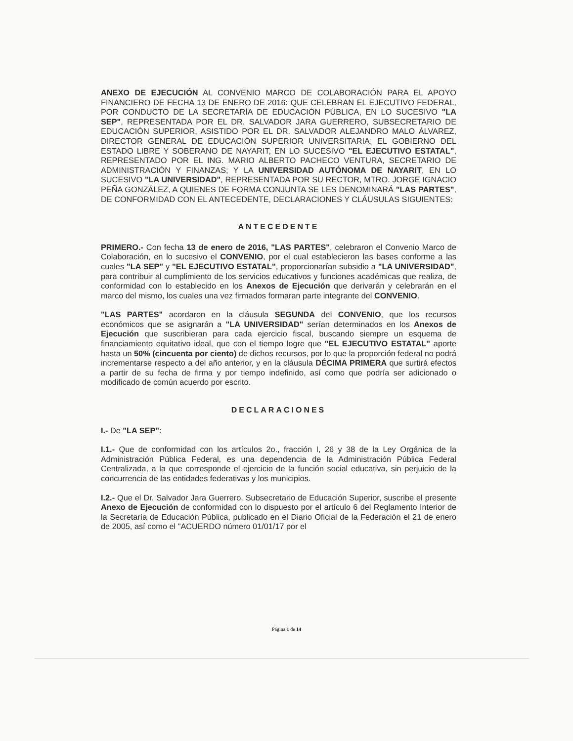ANEXO DE EJECUCIÓN AL CONVENIO MARCO DE COLABORACIÓN PARA EL APOYO FINANCIERO DE FECHA 13 DE ENERO DE 2016: QUE CELEBRAN EL EJECUTIVO FEDERAL, POR CONDUCTO DE LA SECRETARÍA DE EDUCACIÓN PÚBLICA, EN LO SUCESIVO "LA SEP", REPRESENTADA POR EL DR. SALVADOR JARA GUERRERO, SUBSECRETARIO DE EDUCACIÓN SUPERIOR, ASISTIDO POR EL DR. SALVADOR ALEJANDRO MALO ÁLVAREZ, DIRECTOR GENERAL DE EDUCACIÓN SUPERIOR UNIVERSITARIA; EL GOBIERNO DEL ESTADO LIBRE Y SOBERANO DE NAYARIT, EN LO SUCESIVO "EL EJECUTIVO ESTATAL", REPRESENTADO POR EL ING. MARIO ALBERTO PACHECO VENTURA, SECRETARIO DE ADMINISTRACIÓN Y FINANZAS; Y LA UNIVERSIDAD AUTÓNOMA DE NAYARIT, EN LO SUCESIVO "LA UNIVERSIDAD", REPRESENTADA POR SU RECTOR, MTRO. JORGE IGNACIO PEÑA GONZÁLEZ, A QUIENES DE FORMA CONJUNTA SE LES DENOMINARÁ "LAS PARTES", DE CONFORMIDAD CON EL ANTECEDENTE, DECLARACIONES Y CLÁUSULAS SIGUIENTES:
ANTECEDENTE
PRIMERO.- Con fecha 13 de enero de 2016, "LAS PARTES", celebraron el Convenio Marco de Colaboración, en lo sucesivo el CONVENIO, por el cual establecieron las bases conforme a las cuales "LA SEP" y "EL EJECUTIVO ESTATAL", proporcionarían subsidio a "LA UNIVERSIDAD", para contribuir al cumplimiento de los servicios educativos y funciones académicas que realiza, de conformidad con lo establecido en los Anexos de Ejecución que derivarán y celebrarán en el marco del mismo, los cuales una vez firmados formaran parte integrante del CONVENIO.
"LAS PARTES" acordaron en la cláusula SEGUNDA del CONVENIO, que los recursos económicos que se asignarán a "LA UNIVERSIDAD" serían determinados en los Anexos de Ejecución que suscribieran para cada ejercicio fiscal, buscando siempre un esquema de financiamiento equitativo ideal, que con el tiempo logre que "EL EJECUTIVO ESTATAL" aporte hasta un 50% (cincuenta por ciento) de dichos recursos, por lo que la proporción federal no podrá incrementarse respecto a del año anterior, y en la cláusula DÉCIMA PRIMERA que surtirá efectos a partir de su fecha de firma y por tiempo indefinido, así como que podría ser adicionado o modificado de común acuerdo por escrito.
DECLARACIONES
I.- De "LA SEP":
I.1.- Que de conformidad con los artículos 2o., fracción I, 26 y 38 de la Ley Orgánica de la Administración Pública Federal, es una dependencia de la Administración Pública Federal Centralizada, a la que corresponde el ejercicio de la función social educativa, sin perjuicio de la concurrencia de las entidades federativas y los municipios.
I.2.- Que el Dr. Salvador Jara Guerrero, Subsecretario de Educación Superior, suscribe el presente Anexo de Ejecución de conformidad con lo dispuesto por el artículo 6 del Reglamento Interior de la Secretaría de Educación Pública, publicado en el Diario Oficial de la Federación el 21 de enero de 2005, así como el "ACUERDO número 01/01/17 por el
Página 1 de 14